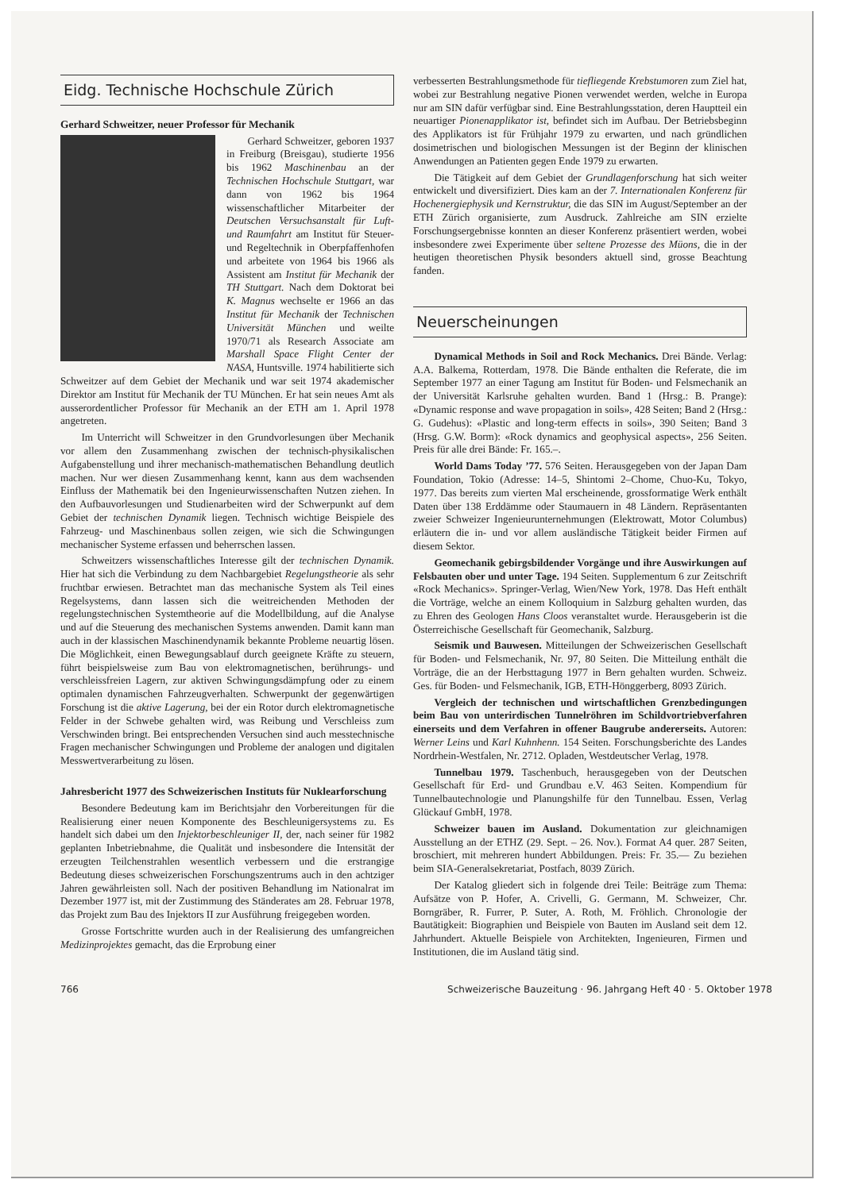Eidg. Technische Hochschule Zürich
Gerhard Schweitzer, neuer Professor für Mechanik
Gerhard Schweitzer, geboren 1937 in Freiburg (Breisgau), studierte 1956 bis 1962 Maschinenbau an der Technischen Hochschule Stuttgart, war dann von 1962 bis 1964 wissenschaftlicher Mitarbeiter der Deutschen Versuchsanstalt für Luft- und Raumfahrt am Institut für Steuer- und Regeltechnik in Oberpfaffenhofen und arbeitete von 1964 bis 1966 als Assistent am Institut für Mechanik der TH Stuttgart. Nach dem Doktorat bei K. Magnus wechselte er 1966 an das Institut für Mechanik der Technischen Universität München und weilte 1970/71 als Research Associate am Marshall Space Flight Center der NASA, Huntsville. 1974 habilitierte sich Schweitzer auf dem Gebiet der Mechanik und war seit 1974 akademischer Direktor am Institut für Mechanik der TU München. Er hat sein neues Amt als ausserordentlicher Professor für Mechanik an der ETH am 1. April 1978 angetreten.
Im Unterricht will Schweitzer in den Grundvorlesungen über Mechanik vor allem den Zusammenhang zwischen der technisch-physikalischen Aufgabenstellung und ihrer mechanisch-mathematischen Behandlung deutlich machen. Nur wer diesen Zusammenhang kennt, kann aus dem wachsenden Einfluss der Mathematik bei den Ingenieurwissenschaften Nutzen ziehen. In den Aufbauvorlesungen und Studienarbeiten wird der Schwerpunkt auf dem Gebiet der technischen Dynamik liegen. Technisch wichtige Beispiele des Fahrzeug- und Maschinenbaus sollen zeigen, wie sich die Schwingungen mechanischer Systeme erfassen und beherrschen lassen.
Schweitzers wissenschaftliches Interesse gilt der technischen Dynamik. Hier hat sich die Verbindung zu dem Nachbargebiet Regelungstheorie als sehr fruchtbar erwiesen. Betrachtet man das mechanische System als Teil eines Regelsystems, dann lassen sich die weitreichenden Methoden der regelungstechnischen Systemtheorie auf die Modellbildung, auf die Analyse und auf die Steuerung des mechanischen Systems anwenden. Damit kann man auch in der klassischen Maschinendynamik bekannte Probleme neuartig lösen. Die Möglichkeit, einen Bewegungsablauf durch geeignete Kräfte zu steuern, führt beispielsweise zum Bau von elektromagnetischen, berührungs- und verschleissfreien Lagern, zur aktiven Schwingungsdämpfung oder zu einem optimalen dynamischen Fahrzeugverhalten. Schwerpunkt der gegenwärtigen Forschung ist die aktive Lagerung, bei der ein Rotor durch elektromagnetische Felder in der Schwebe gehalten wird, was Reibung und Verschleiss zum Verschwinden bringt. Bei entsprechenden Versuchen sind auch messtechnische Fragen mechanischer Schwingungen und Probleme der analogen und digitalen Messwertverarbeitung zu lösen.
Jahresbericht 1977 des Schweizerischen Instituts für Nuklearforschung
Besondere Bedeutung kam im Berichtsjahr den Vorbereitungen für die Realisierung einer neuen Komponente des Beschleunigersystems zu. Es handelt sich dabei um den Injektorbeschleuniger II, der, nach seiner für 1982 geplanten Inbetriebnahme, die Qualität und insbesondere die Intensität der erzeugten Teilchenstrahlen wesentlich verbessern und die erstrangige Bedeutung dieses schweizerischen Forschungszentrums auch in den achtziger Jahren gewährleisten soll. Nach der positiven Behandlung im Nationalrat im Dezember 1977 ist, mit der Zustimmung des Ständerates am 28. Februar 1978, das Projekt zum Bau des Injektors II zur Ausführung freigegeben worden.
Grosse Fortschritte wurden auch in der Realisierung des umfangreichen Medizinprojektes gemacht, das die Erprobung einer
verbesserten Bestrahlungsmethode für tiefliegende Krebstumoren zum Ziel hat, wobei zur Bestrahlung negative Pionen verwendet werden, welche in Europa nur am SIN dafür verfügbar sind. Eine Bestrahlungsstation, deren Hauptteil ein neuartiger Pionenapplikator ist, befindet sich im Aufbau. Der Betriebsbeginn des Applikators ist für Frühjahr 1979 zu erwarten, und nach gründlichen dosimetrischen und biologischen Messungen ist der Beginn der klinischen Anwendungen an Patienten gegen Ende 1979 zu erwarten.
Die Tätigkeit auf dem Gebiet der Grundlagenforschung hat sich weiter entwickelt und diversifiziert. Dies kam an der 7. Internationalen Konferenz für Hochenergiephysik und Kernstruktur, die das SIN im August/September an der ETH Zürich organisierte, zum Ausdruck. Zahlreiche am SIN erzielte Forschungsergebnisse konnten an dieser Konferenz präsentiert werden, wobei insbesondere zwei Experimente über seltene Prozesse des Müons, die in der heutigen theoretischen Physik besonders aktuell sind, grosse Beachtung fanden.
Neuerscheinungen
Dynamical Methods in Soil and Rock Mechanics. Drei Bände. Verlag: A.A. Balkema, Rotterdam, 1978. Die Bände enthalten die Referate, die im September 1977 an einer Tagung am Institut für Boden- und Felsmechanik an der Universität Karlsruhe gehalten wurden. Band 1 (Hrsg.: B. Prange): «Dynamic response and wave propagation in soils», 428 Seiten; Band 2 (Hrsg.: G. Gudehus): «Plastic and long-term effects in soils», 390 Seiten; Band 3 (Hrsg. G.W. Borm): «Rock dynamics and geophysical aspects», 256 Seiten. Preis für alle drei Bände: Fr. 165.–.
World Dams Today ’77. 576 Seiten. Herausgegeben von der Japan Dam Foundation, Tokio (Adresse: 14–5, Shintomi 2–Chome, Chuo-Ku, Tokyo, 1977. Das bereits zum vierten Mal erscheinende, grossformatige Werk enthält Daten über 138 Erddämme oder Staumauern in 48 Ländern. Repräsentanten zweier Schweizer Ingenieurunternehmungen (Elektrowatt, Motor Columbus) erläutern die in- und vor allem ausländische Tätigkeit beider Firmen auf diesem Sektor.
Geomechanik gebirgsbildender Vorgänge und ihre Auswirkungen auf Felsbauten ober und unter Tage. 194 Seiten. Supplementum 6 zur Zeitschrift «Rock Mechanics». Springer-Verlag, Wien/New York, 1978. Das Heft enthält die Vorträge, welche an einem Kolloquium in Salzburg gehalten wurden, das zu Ehren des Geologen Hans Cloos veranstaltet wurde. Herausgeberin ist die Österreichische Gesellschaft für Geomechanik, Salzburg.
Seismik und Bauwesen. Mitteilungen der Schweizerischen Gesellschaft für Boden- und Felsmechanik, Nr. 97, 80 Seiten. Die Mitteilung enthält die Vorträge, die an der Herbsttagung 1977 in Bern gehalten wurden. Schweiz. Ges. für Boden- und Felsmechanik, IGB, ETH-Hönggerberg, 8093 Zürich.
Vergleich der technischen und wirtschaftlichen Grenzbedingungen beim Bau von unterirdischen Tunnelröhren im Schildvortriebverfahren einerseits und dem Verfahren in offener Baugrube andererseits. Autoren: Werner Leins und Karl Kuhnhenn. 154 Seiten. Forschungsberichte des Landes Nordrhein-Westfalen, Nr. 2712. Opladen, Westdeutscher Verlag, 1978.
Tunnelbau 1979. Taschenbuch, herausgegeben von der Deutschen Gesellschaft für Erd- und Grundbau e.V. 463 Seiten. Kompendium für Tunnelbautechnologie und Planungshilfe für den Tunnelbau. Essen, Verlag Glückauf GmbH, 1978.
Schweizer bauen im Ausland. Dokumentation zur gleichnamigen Ausstellung an der ETHZ (29. Sept. – 26. Nov.). Format A4 quer. 287 Seiten, broschiert, mit mehreren hundert Abbildungen. Preis: Fr. 35.— Zu beziehen beim SIA-Generalsekretariat, Postfach, 8039 Zürich.
Der Katalog gliedert sich in folgende drei Teile: Beiträge zum Thema: Aufsätze von P. Hofer, A. Crivelli, G. Germann, M. Schweizer, Chr. Borngräber, R. Furrer, P. Suter, A. Roth, M. Fröhlich. Chronologie der Bautätigkeit: Biographien und Beispiele von Bauten im Ausland seit dem 12. Jahrhundert. Aktuelle Beispiele von Architekten, Ingenieuren, Firmen und Institutionen, die im Ausland tätig sind.
766 Schweizerische Bauzeitung · 96. Jahrgang Heft 40 · 5. Oktober 1978